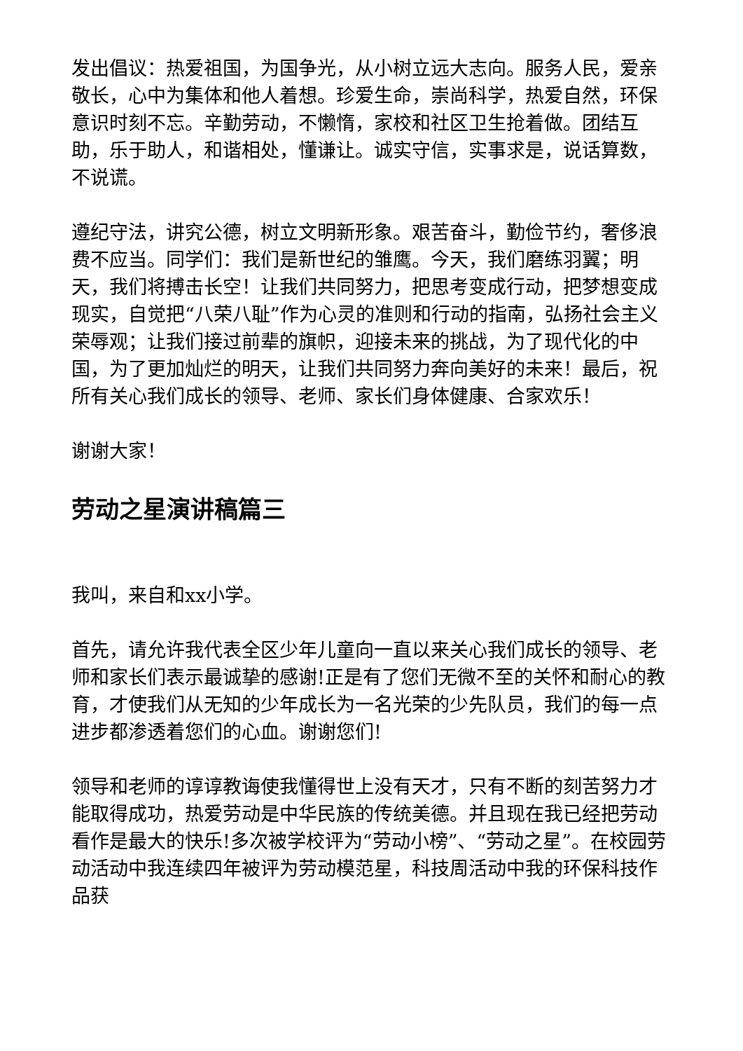发出倡议：热爱祖国，为国争光，从小树立远大志向。服务人民，爱亲敬长，心中为集体和他人着想。珍爱生命，崇尚科学，热爱自然，环保意识时刻不忘。辛勤劳动，不懒惰，家校和社区卫生抢着做。团结互助，乐于助人，和谐相处，懂谦让。诚实守信，实事求是，说话算数，不说谎。
遵纪守法，讲究公德，树立文明新形象。艰苦奋斗，勤俭节约，奢侈浪费不应当。同学们：我们是新世纪的雏鹰。今天，我们磨练羽翼；明天，我们将搏击长空！让我们共同努力，把思考变成行动，把梦想变成现实，自觉把“八荣八耻”作为心灵的准则和行动的指南，弘扬社会主义荣辱观；让我们接过前辈的旗帜，迎接未来的挑战，为了现代化的中国，为了更加灿烂的明天，让我们共同努力奔向美好的未来！最后，祝所有关心我们成长的领导、老师、家长们身体健康、合家欢乐！
谢谢大家！
劳动之星演讲稿篇三
我叫，来自和xx小学。
首先，请允许我代表全区少年儿童向一直以来关心我们成长的领导、老师和家长们表示最诚挚的感谢!正是有了您们无微不至的关怀和耐心的教育，才使我们从无知的少年成长为一名光荣的少先队员，我们的每一点进步都渗透着您们的心血。谢谢您们!
领导和老师的谆谆教诲使我懂得世上没有天才，只有不断的刻苦努力才能取得成功，热爱劳动是中华民族的传统美德。并且现在我已经把劳动看作是最大的快乐!多次被学校评为“劳动小榜”、“劳动之星”。在校园劳动活动中我连续四年被评为劳动模范星，科技周活动中我的环保科技作品获